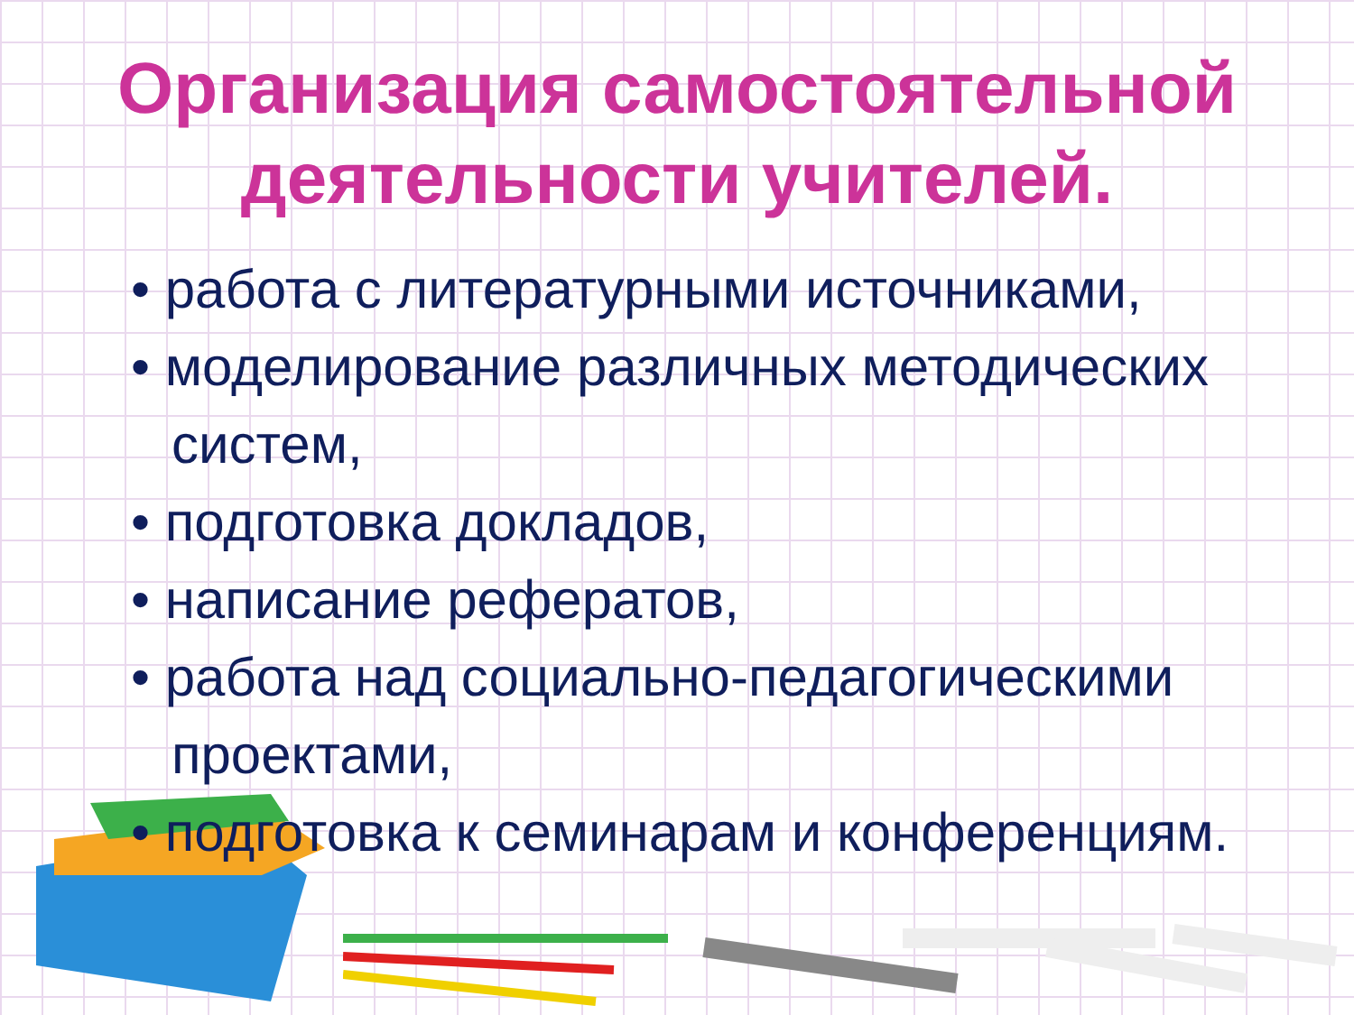Организация самостоятельной деятельности учителей.
• работа с литературными источниками,
• моделирование различных методических систем,
• подготовка докладов,
• написание рефератов,
• работа над социально-педагогическими проектами,
• подготовка к семинарам и конференциям.